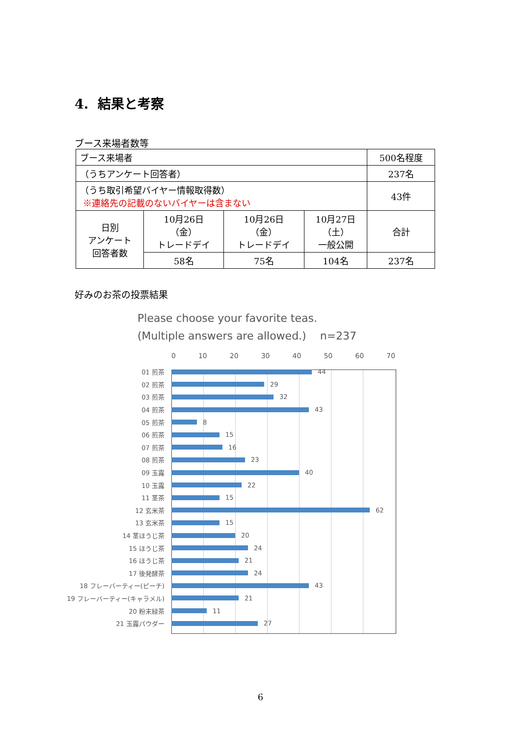4. 結果と考察
ブース来場者数等
| ブース来場者 | | | | 500名程度 |
| （うちアンケート回答者） | | | | 237名 |
| （うち取引希望バイヤー情報取得数） ※連絡先の記載のないバイヤーは含まない | | | | 43件 |
| 日別 アンケート 回答者数 | 10月26日 （金） トレードデイ | 10月26日 （金） トレードデイ | 10月27日 （土） 一般公開 | 合計 |
| | 58名 | 75名 | 104名 | 237名 |
好みのお茶の投票結果
Please choose your favorite teas.
(Multiple answers are allowed.) n=237
0 10 20 30 40 50 60 70
01 煎茶 44
02 煎茶 29
03 煎茶 32
04 煎茶 43
05 煎茶 8
06 煎茶 15
07 煎茶 16
08 煎茶 23
09 玉露 40
10 玉露 22
11 茎茶 15
12 玄米茶 62
13 玄米茶 15
14 茎ほうじ茶 20
15 ほうじ茶 24
16 ほうじ茶 21
17 後発酵茶 24
18 フレーバーティー(ピーチ) 43
19 フレーバーティー(キャラメル) 21
20 粉末緑茶 11
21 玉露パウダー 27
6